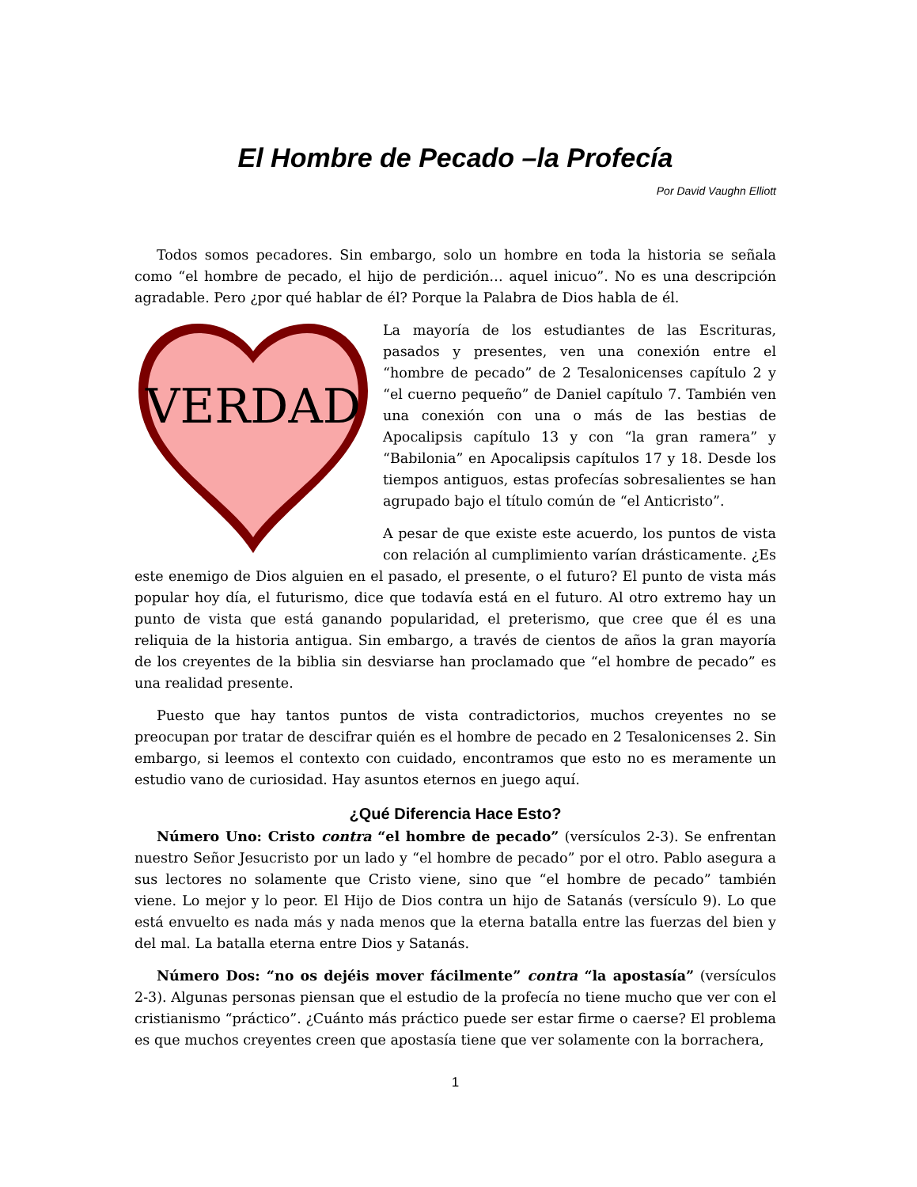El Hombre de Pecado –la Profecía
Por David Vaughn Elliott
Todos somos pecadores. Sin embargo, solo un hombre en toda la historia se señala como “el hombre de pecado, el hijo de perdición… aquel inicuo”. No es una descripción agradable. Pero ¿por qué hablar de él? Porque la Palabra de Dios habla de él.
VERDAD
La mayoría de los estudiantes de las Escrituras, pasados y presentes, ven una conexión entre el “hombre de pecado” de 2 Tesalonicenses capítulo 2 y “el cuerno pequeño” de Daniel capítulo 7. También ven una conexión con una o más de las bestias de Apocalipsis capítulo 13 y con “la gran ramera” y “Babilonia” en Apocalipsis capítulos 17 y 18. Desde los tiempos antiguos, estas profecías sobresalientes se han agrupado bajo el título común de “el Anticristo”.
A pesar de que existe este acuerdo, los puntos de vista con relación al cumplimiento varían drásticamente. ¿Es este enemigo de Dios alguien en el pasado, el presente, o el futuro? El punto de vista más popular hoy día, el futurismo, dice que todavía está en el futuro. Al otro extremo hay un punto de vista que está ganando popularidad, el preterismo, que cree que él es una reliquia de la historia antigua. Sin embargo, a través de cientos de años la gran mayoría de los creyentes de la biblia sin desviarse han proclamado que “el hombre de pecado” es una realidad presente.
Puesto que hay tantos puntos de vista contradictorios, muchos creyentes no se preocupan por tratar de descifrar quién es el hombre de pecado en 2 Tesalonicenses 2. Sin embargo, si leemos el contexto con cuidado, encontramos que esto no es meramente un estudio vano de curiosidad. Hay asuntos eternos en juego aquí.
¿Qué Diferencia Hace Esto?
Número Uno: Cristo contra “el hombre de pecado” (versículos 2-3). Se enfrentan nuestro Señor Jesucristo por un lado y “el hombre de pecado” por el otro. Pablo asegura a sus lectores no solamente que Cristo viene, sino que “el hombre de pecado” también viene. Lo mejor y lo peor. El Hijo de Dios contra un hijo de Satanás (versículo 9). Lo que está envuelto es nada más y nada menos que la eterna batalla entre las fuerzas del bien y del mal. La batalla eterna entre Dios y Satanás.
Número Dos: “no os dejéis mover fácilmente” contra “la apostasía” (versículos 2-3). Algunas personas piensan que el estudio de la profecía no tiene mucho que ver con el cristianismo “práctico”. ¿Cuánto más práctico puede ser estar firme o caerse? El problema es que muchos creyentes creen que apostasía tiene que ver solamente con la borrachera,
1